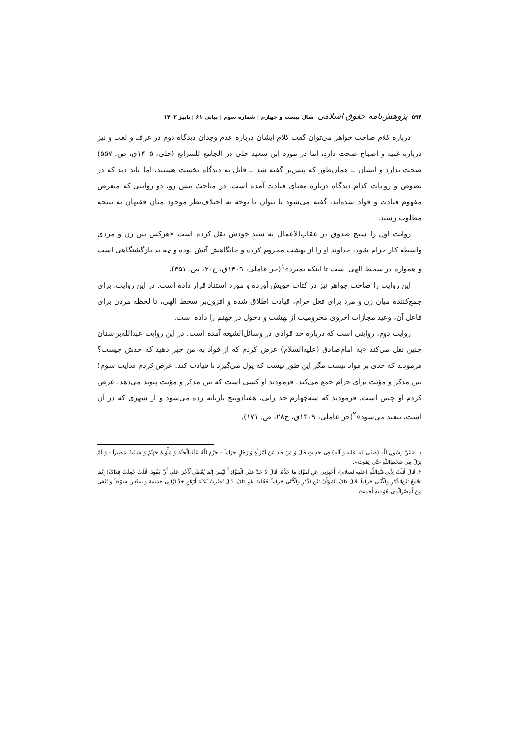۵۹۴ پژوهش‌نامه حقوق اسلامی سال بیست و چهارم | شماره سوم | پیاپی ۶۱ | پاییز ۱۴۰۲
درباره کلام صاحب جواهر می‌توان گفت کلام ایشان درباره عدم وجدان دیدگاه دوم در عرف و لغت و نیز درباره غنیه و اصباح صحت دارد، اما در مورد ابن سعید حلی در الجامع للشرائع (حلی، ۱۴۰۵ق، ص. ۵۵۷) صحت ندارد و ایشان ــ همان‌طور که پیش‌تر گفته شد ــ قائل به دیدگاه نخست هستند، اما باید دید که در نصوص و روایات کدام دیدگاه درباره معنای قیادت آمده است. در مباحث پیش رو، دو روایتی که متعرض مفهوم قیادت و قواد شده‌اند، گفته می‌شود تا بتوان با توجه به اختلاف‌نظر موجود میان فقیهان به نتیجه مطلوب رسید.
روایت اول را شیخ صدوق در عقاب‌الاعمال به سند خودش نقل کرده است «هرکس بین زن و مردی واسطه کار حرام شود، خداوند او را از بهشت محروم کرده و جایگاهش آتش بوده و چه بد بازگشتگاهی است و همواره در سخط الهی است تا اینکه بمیرد»<sup>۱</sup>(حر عاملی، ۱۴۰۹ق، ج۲۰، ص. ۳۵۱).
این روایت را صاحب جواهر نیز در کتاب خویش آورده و مورد استناد قرار داده است. در این روایت، برای جمع‌کننده میان زن و مرد برای فعل حرام، قیادت اطلاق شده و افزون‌بر سخط الهی، تا لحظه مردن برای فاعل آن، وعید مجازات اخروی محرومیت از بهشت و دخول در جهنم را داده است.
روایت دوم، روایتی است که درباره حد قوادی در وسائل‌الشیعه آمده است. در این روایت عبدالله‌بن‌سنان چنین نقل می‌کند «به امام‌صادق (علیه‌السلام) عرض کردم که از قواد به من خبر دهید که حدش چیست؟ فرمودند که حدی بر قواد نیست مگر این طور نیست که پول می‌گیرد تا قیادت کند. عرض کردم فدایت شوم! بین مذکر و مؤنث برای حرام جمع می‌کند. فرمودند او کسی است که بین مذکر و مؤنث پیوند می‌دهد. عرض کردم او چنین است. فرمودند که سه‌چهارم حد زانی، هفتادوپنج تازیانه زده می‌شود و از شهری که در آن است، تبعید می‌شود»<sup>۲</sup>(حر عاملی، ۱۴۰۹ق، ج۲۸، ص. ۱۷۱).
۱. «عَنْ رَسُولِ‌اللَّهِ (صلی‌الله علیه و آله) فِی حَدِیثٍ قَالَ وَ مَنْ قَادَ بَیْنَ امْرَأَةٍ وَ رَجُلٍ حَرَاماً - حَرَّمَ‌اللَّهُ عَلَیْهِ‌الْجَنَّةَ وَ مَأْوَاهُ جَهَنَّمُ وَ سَاءَتْ مَصِیراً - وَ لَمْ یَزَلْ فِی سَخَطِ‌اللَّهِ حَتَّی یَمُوتَ».
۲. قَالَ قُلْتُ لِأَبِی‌عَبْدِاللَّهِ (علیه‌السلام)، أَخْبِرْنِی عَنِ‌الْقَوَّادِ مَا حَدُّهُ. قَالَ لَا حَدَّ عَلَی الْقَوَّادِ أَ لَیْسَ إِنَّمَا یُعْطَی‌الْأَجْرَ عَلَی أَنْ یَقُودَ. قُلْتُ جُعِلْتُ فِدَاکَ! إِنَّمَا یَجْمَعُ بَیْنَ‌الذَّکَرِ وَالْأُنْثَی حَرَاماً. قَالَ ذَاکَ الْمُؤَلِّفُ بَیْنَ‌الذَّکَرِ وَالْأُنْثَی حَرَاماً. فَقُلْتُ هُوَ ذَاکَ. قَالَ یُضْرَبُ ثَلَاثَةَ أَرْبَاعِ حَدِّالزَّانِی خَمْسَةً وَ سَبْعِینَ سَوْطاً وَ یُنْفَی مِنَ‌الْمِصْرِالَّذِی هُوَ فِیهِ‌الْحَدِیثَ.